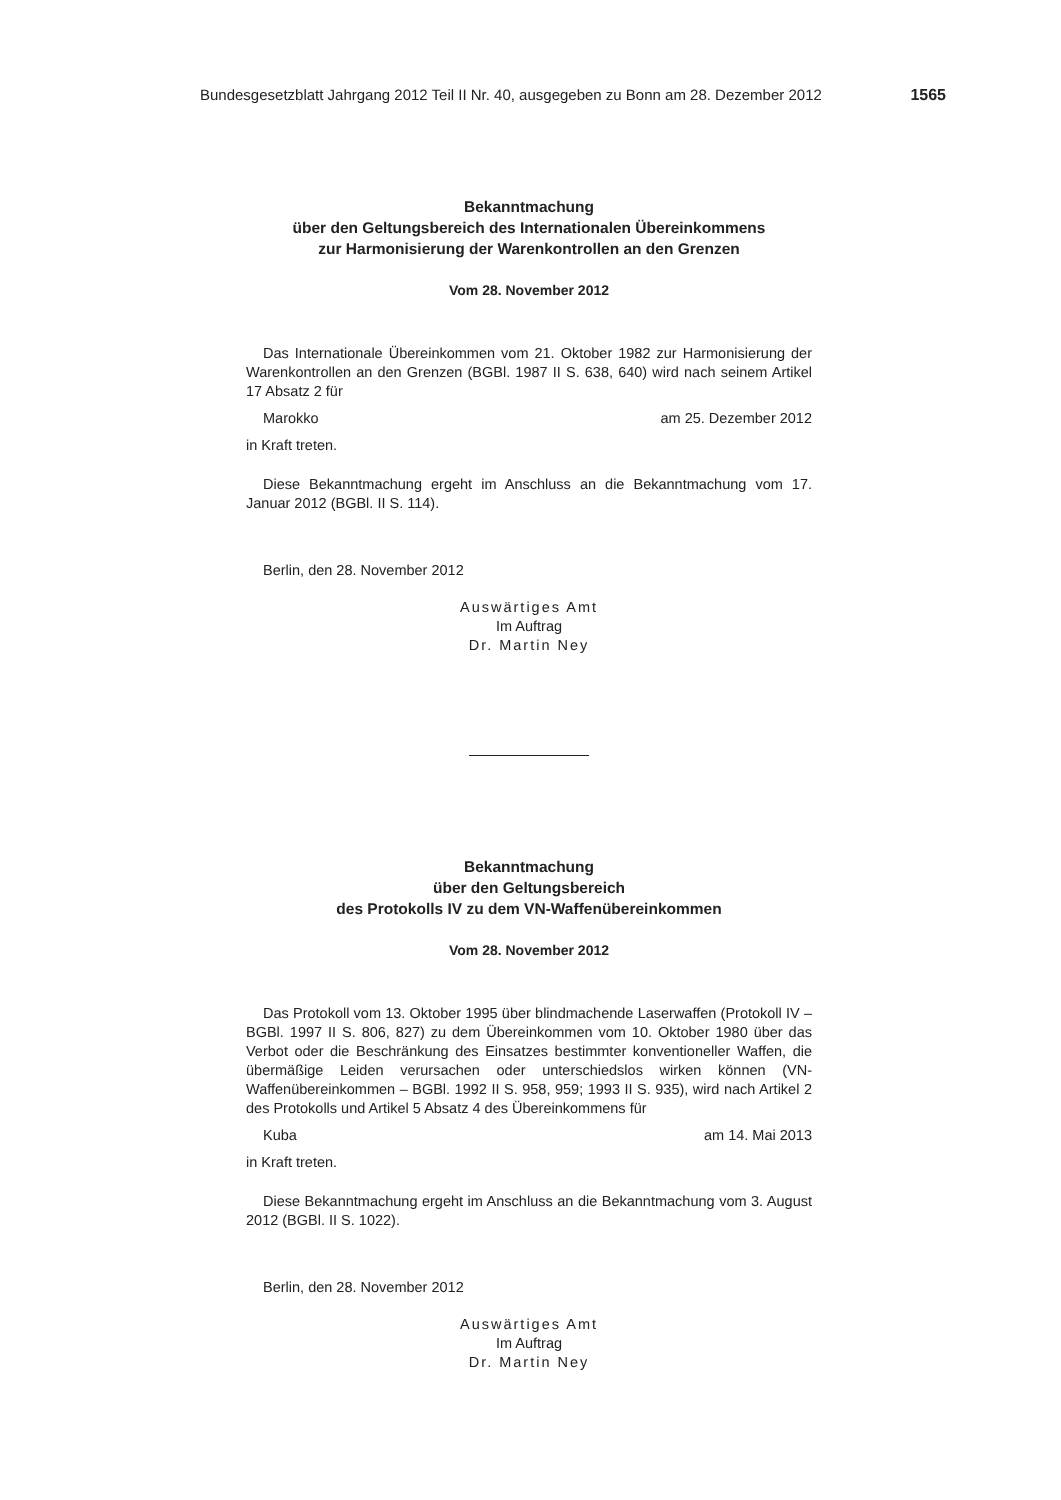Bundesgesetzblatt Jahrgang 2012 Teil II Nr. 40, ausgegeben zu Bonn am 28. Dezember 2012 1565
Bekanntmachung
über den Geltungsbereich des Internationalen Übereinkommens
zur Harmonisierung der Warenkontrollen an den Grenzen
Vom 28. November 2012
Das Internationale Übereinkommen vom 21. Oktober 1982 zur Harmonisierung der Warenkontrollen an den Grenzen (BGBl. 1987 II S. 638, 640) wird nach seinem Artikel 17 Absatz 2 für
Marokko am 25. Dezember 2012
in Kraft treten.
Diese Bekanntmachung ergeht im Anschluss an die Bekanntmachung vom 17. Januar 2012 (BGBl. II S. 114).
Berlin, den 28. November 2012
Auswärtiges Amt
Im Auftrag
Dr. Martin Ney
Bekanntmachung
über den Geltungsbereich
des Protokolls IV zu dem VN-Waffenübereinkommen
Vom 28. November 2012
Das Protokoll vom 13. Oktober 1995 über blindmachende Laserwaffen (Protokoll IV – BGBl. 1997 II S. 806, 827) zu dem Übereinkommen vom 10. Oktober 1980 über das Verbot oder die Beschränkung des Einsatzes bestimmter konventioneller Waffen, die übermäßige Leiden verursachen oder unterschiedslos wirken können (VN-Waffenübereinkommen – BGBl. 1992 II S. 958, 959; 1993 II S. 935), wird nach Artikel 2 des Protokolls und Artikel 5 Absatz 4 des Übereinkommens für
Kuba am 14. Mai 2013
in Kraft treten.
Diese Bekanntmachung ergeht im Anschluss an die Bekanntmachung vom 3. August 2012 (BGBl. II S. 1022).
Berlin, den 28. November 2012
Auswärtiges Amt
Im Auftrag
Dr. Martin Ney